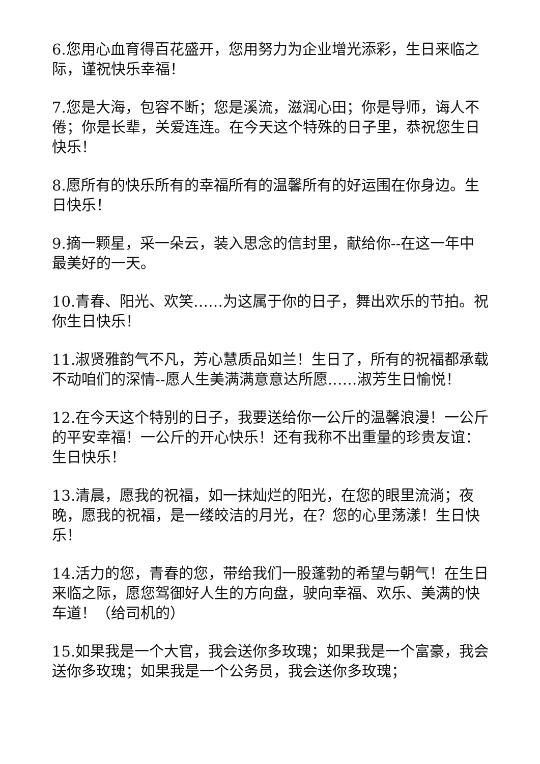6.您用心血育得百花盛开，您用努力为企业增光添彩，生日来临之际，谨祝快乐幸福！
7.您是大海，包容不断；您是溪流，滋润心田；你是导师，诲人不倦；你是长辈，关爱连连。在今天这个特殊的日子里，恭祝您生日快乐！
8.愿所有的快乐所有的幸福所有的温馨所有的好运围在你身边。生日快乐！
9.摘一颗星，采一朵云，装入思念的信封里，献给你--在这一年中最美好的一天。
10.青春、阳光、欢笑……为这属于你的日子，舞出欢乐的节拍。祝你生日快乐！
11.淑贤雅韵气不凡，芳心慧质品如兰！生日了，所有的祝福都承载不动咱们的深情--愿人生美满满意意达所愿……淑芳生日愉悦！
12.在今天这个特别的日子，我要送给你一公斤的温馨浪漫！一公斤的平安幸福！一公斤的开心快乐！还有我称不出重量的珍贵友谊：生日快乐！
13.清晨，愿我的祝福，如一抹灿烂的阳光，在您的眼里流淌；夜晚，愿我的祝福，是一缕皎洁的月光，在？您的心里荡漾！生日快乐！
14.活力的您，青春的您，带给我们一股蓬勃的希望与朝气！在生日来临之际，愿您驾御好人生的方向盘，驶向幸福、欢乐、美满的快车道！（给司机的）
15.如果我是一个大官，我会送你多玫瑰；如果我是一个富豪，我会送你多玫瑰；如果我是一个公务员，我会送你多玫瑰；